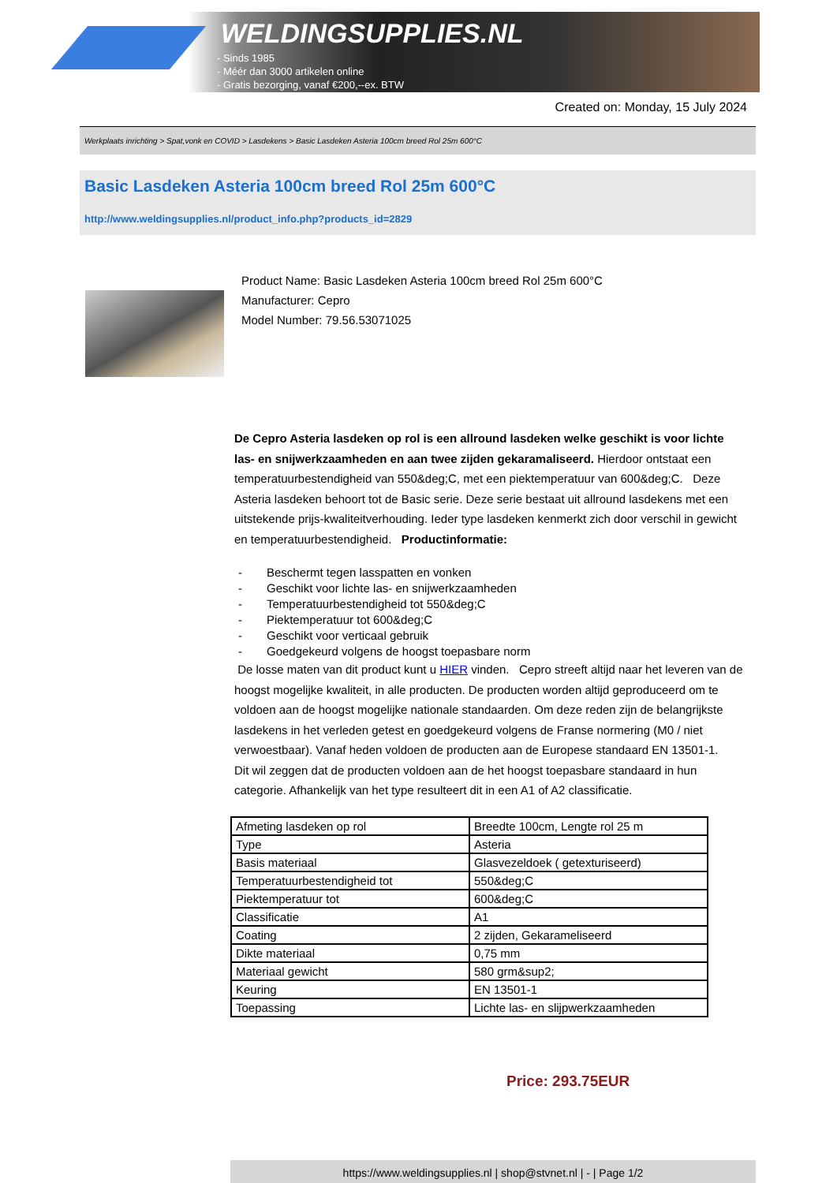WELDINGSUPPLIES.NL
- Sinds 1985
- Méér dan 3000 artikelen online
- Gratis bezorging, vanaf €200,--ex. BTW
Created on: Monday, 15 July 2024
Werkplaats inrichting > Spat,vonk en COVID > Lasdekens > Basic Lasdeken Asteria 100cm breed Rol 25m 600°C
Basic Lasdeken Asteria 100cm breed Rol 25m 600°C
http://www.weldingsupplies.nl/product_info.php?products_id=2829
Product Name: Basic Lasdeken Asteria 100cm breed Rol 25m 600°C
Manufacturer: Cepro
Model Number: 79.56.53071025
De Cepro Asteria lasdeken op rol is een allround lasdeken welke geschikt is voor lichte las- en snijwerkzaamheden en aan twee zijden gekaramaliseerd. Hierdoor ontstaat een temperatuurbestendigheid van 550&deg;C, met een piektemperatuur van 600&deg;C. Deze Asteria lasdeken behoort tot de Basic serie. Deze serie bestaat uit allround lasdekens met een uitstekende prijs-kwaliteitverhouding. Ieder type lasdeken kenmerkt zich door verschil in gewicht en temperatuurbestendigheid. Productinformatie:
- Beschermt tegen lasspatten en vonken
- Geschikt voor lichte las- en snijwerkzaamheden
- Temperatuurbestendigheid tot 550&deg;C
- Piektemperatuur tot 600&deg;C
- Geschikt voor verticaal gebruik
- Goedgekeurd volgens de hoogst toepasbare norm
De losse maten van dit product kunt u HIER vinden. Cepro streeft altijd naar het leveren van de hoogst mogelijke kwaliteit, in alle producten. De producten worden altijd geproduceerd om te voldoen aan de hoogst mogelijke nationale standaarden. Om deze reden zijn de belangrijkste lasdekens in het verleden getest en goedgekeurd volgens de Franse normering (M0 / niet verwoestbaar). Vanaf heden voldoen de producten aan de Europese standaard EN 13501-1. Dit wil zeggen dat de producten voldoen aan de het hoogst toepasbare standaard in hun categorie. Afhankelijk van het type resulteert dit in een A1 of A2 classificatie.
| Afmeting lasdeken op rol | Breedte 100cm, Lengte rol 25 m |
| Type | Asteria |
| Basis materiaal | Glasvezeldoek ( getexturiseerd) |
| Temperatuurbestendigheid tot | 550&deg;C |
| Piektemperatuur tot | 600&deg;C |
| Classificatie | A1 |
| Coating | 2 zijden, Gekarameliseerd |
| Dikte materiaal | 0,75 mm |
| Materiaal gewicht | 580 grm&sup2; |
| Keuring | EN 13501-1 |
| Toepassing | Lichte las- en slijpwerkzaamheden |
Price: 293.75EUR
https://www.weldingsupplies.nl | shop@stvnet.nl | - | Page 1/2